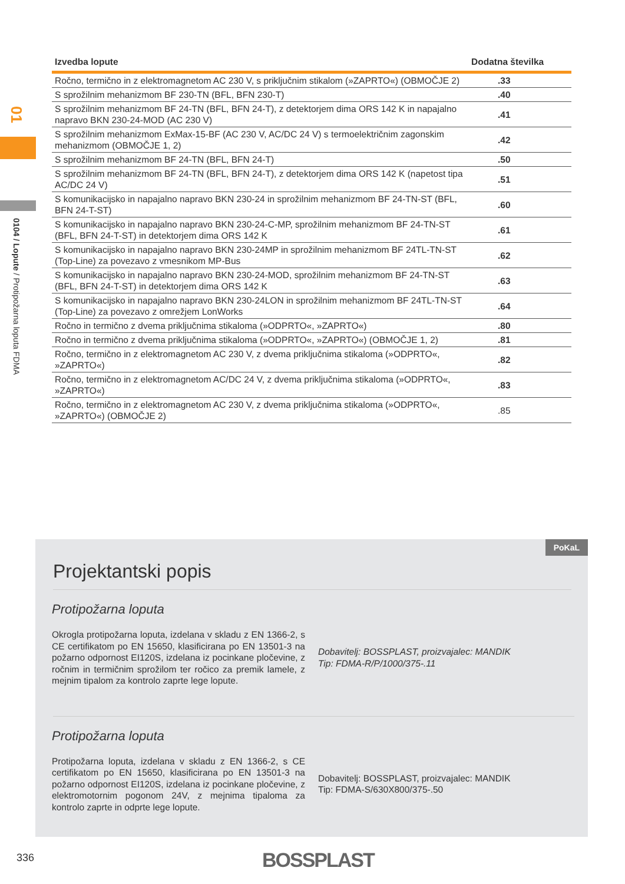01
0104 / Lopute / Protipožarna loputa FDMA
| Izvedba lopute | Dodatna številka |
| --- | --- |
| Ročno, termično in z elektromagnetom AC 230 V, s priključnim stikalom (»ZAPRTO«) (OBMOČJE 2) | .33 |
| S sprožilnim mehanizmom BF 230-TN (BFL, BFN 230-T) | .40 |
| S sprožilnim mehanizmom BF 24-TN (BFL, BFN 24-T), z detektorjem dima ORS 142 K in napajalno napravo BKN 230-24-MOD (AC 230 V) | .41 |
| S sprožilnim mehanizmom ExMax-15-BF (AC 230 V, AC/DC 24 V) s termoelektričnim zagonskim mehanizmom (OBMOČJE 1, 2) | .42 |
| S sprožilnim mehanizmom BF 24-TN (BFL, BFN 24-T) | .50 |
| S sprožilnim mehanizmom BF 24-TN (BFL, BFN 24-T), z detektorjem dima ORS 142 K (napetost tipa AC/DC 24 V) | .51 |
| S komunikacijsko in napajalno napravo BKN 230-24 in sprožilnim mehanizmom BF 24-TN-ST (BFL, BFN 24-T-ST) | .60 |
| S komunikacijsko in napajalno napravo BKN 230-24-C-MP, sprožilnim mehanizmom BF 24-TN-ST (BFL, BFN 24-T-ST) in detektorjem dima ORS 142 K | .61 |
| S komunikacijsko in napajalno napravo BKN 230-24MP in sprožilnim mehanizmom BF 24TL-TN-ST (Top-Line) za povezavo z vmesnikom MP-Bus | .62 |
| S komunikacijsko in napajalno napravo BKN 230-24-MOD, sprožilnim mehanizmom BF 24-TN-ST (BFL, BFN 24-T-ST) in detektorjem dima ORS 142 K | .63 |
| S komunikacijsko in napajalno napravo BKN 230-24LON in sprožilnim mehanizmom BF 24TL-TN-ST (Top-Line) za povezavo z omrežjem LonWorks | .64 |
| Ročno in termično z dvema priključnima stikaloma (»ODPRTO«, »ZAPRTO«) | .80 |
| Ročno in termično z dvema priključnima stikaloma (»ODPRTO«, »ZAPRTO«) (OBMOČJE 1, 2) | .81 |
| Ročno, termično in z elektromagnetom AC 230 V, z dvema priključnima stikaloma (»ODPRTO«, »ZAPRTO«) | .82 |
| Ročno, termično in z elektromagnetom AC/DC 24 V, z dvema priključnima stikaloma (»ODPRTO«, »ZAPRTO«) | .83 |
| Ročno, termično in z elektromagnetom AC 230 V, z dvema priključnima stikaloma (»ODPRTO«, »ZAPRTO«) (OBMOČJE 2) | .85 |
Projektantski popis
Protipožarna loputa
Okrogla protipožarna loputa, izdelana v skladu z EN 1366-2, s CE certifikatom po EN 15650, klasificirana po EN 13501-3 na požarno odpornost EI120S, izdelana iz pocinkane pločevine, z ročnim in termičnim sprožilom ter ročico za premik lamele, z mejnim tipalom za kontrolo zaprte lege lopute.
Dobavitelj: BOSSPLAST, proizvajalec: MANDIK
Tip: FDMA-R/P/1000/375-.11
Protipožarna loputa
Protipožarna loputa, izdelana v skladu z EN 1366-2, s CE certifikatom po EN 15650, klasificirana po EN 13501-3 na požarno odpornost EI120S, izdelana iz pocinkane pločevine, z elektromotornim pogonom 24V, z mejnima tipaloma za kontrolo zaprte in odprte lege lopute.
Dobavitelj: BOSSPLAST, proizvajalec: MANDIK
Tip: FDMA-S/630X800/375-.50
PoKaL
336 BOSSPLAST